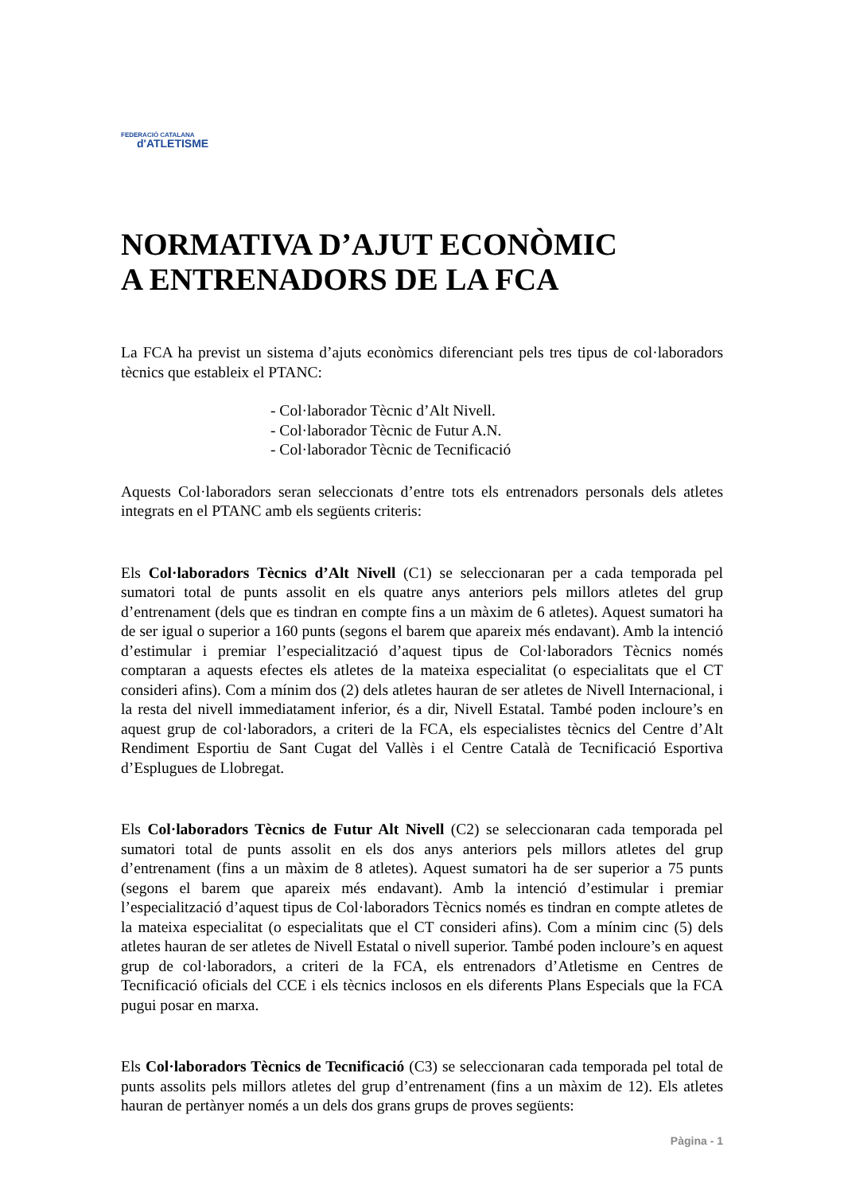FEDERACIÓ CATALANA
d'ATLETISME
NORMATIVA D’AJUT ECONÒMIC
A ENTRENADORS DE LA FCA
La FCA ha previst un sistema d’ajuts econòmics diferenciant pels tres tipus de col·laboradors tècnics que estableix el PTANC:
- Col·laborador Tècnic d’Alt Nivell.
- Col·laborador Tècnic de Futur A.N.
- Col·laborador Tècnic de Tecnificació
Aquests Col·laboradors seran seleccionats d’entre tots els entrenadors personals dels atletes integrats en el PTANC amb els següents criteris:
Els Col·laboradors Tècnics d’Alt Nivell (C1) se seleccionaran per a cada temporada pel sumatori total de punts assolit en els quatre anys anteriors pels millors atletes del grup d’entrenament (dels que es tindran en compte fins a un màxim de 6 atletes). Aquest sumatori ha de ser igual o superior a 160 punts (segons el barem que apareix més endavant). Amb la intenció d’estimular i premiar l’especialització d’aquest tipus de Col·laboradors Tècnics només comptaran a aquests efectes els atletes de la mateixa especialitat (o especialitats que el CT consideri afins). Com a mínim dos (2) dels atletes hauran de ser atletes de Nivell Internacional, i la resta del nivell immediatament inferior, és a dir, Nivell Estatal. També poden incloure’s en aquest grup de col·laboradors, a criteri de la FCA, els especialistes tècnics del Centre d’Alt Rendiment Esportiu de Sant Cugat del Vallès i el Centre Català de Tecnificació Esportiva d’Esplugues de Llobregat.
Els Col·laboradors Tècnics de Futur Alt Nivell (C2) se seleccionaran cada temporada pel sumatori total de punts assolit en els dos anys anteriors pels millors atletes del grup d’entrenament (fins a un màxim de 8 atletes). Aquest sumatori ha de ser superior a 75 punts (segons el barem que apareix més endavant). Amb la intenció d’estimular i premiar l’especialització d’aquest tipus de Col·laboradors Tècnics només es tindran en compte atletes de la mateixa especialitat (o especialitats que el CT consideri afins). Com a mínim cinc (5) dels atletes hauran de ser atletes de Nivell Estatal o nivell superior. També poden incloure’s en aquest grup de col·laboradors, a criteri de la FCA, els entrenadors d’Atletisme en Centres de Tecnificació oficials del CCE i els tècnics inclosos en els diferents Plans Especials que la FCA pugui posar en marxa.
Els Col·laboradors Tècnics de Tecnificació (C3) se seleccionaran cada temporada pel total de punts assolits pels millors atletes del grup d’entrenament (fins a un màxim de 12). Els atletes hauran de pertànyer només a un dels dos grans grups de proves següents:
Pàgina - 1